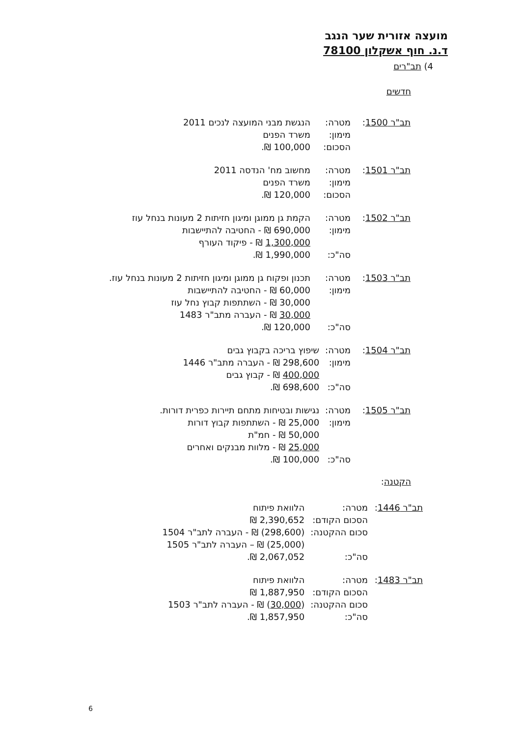מועצה אזורית שער הנגב
ד.נ. חוף אשקלון 78100
4) תב"רים
חדשים
| תב"ר 1500 : | מטרה: | הנגשת מבני המועצה לנכים 2011 |
| | מימון: | משרד הפנים |
| | הסכום: | 100,000 ₪. |
| תב"ר 1501 : | מטרה: | מחשוב מח' הנדסה 2011 |
| | מימון: | משרד הפנים |
| | הסכום: | 120,000 ₪. |
| תב"ר 1502 : | מטרה: | הקמת גן ממוגן ומיגון חזיתות 2 מעונות בנחל עוז |
| | מימון: | 690,000 ₪ - החטיבה להתיישבות 1,300,000 ₪ - פיקוד העורף |
| | סה"כ: | 1,990,000 ₪. |
| תב"ר 1503 : | מטרה: | תכנון ופקוח גן ממוגן ומיגון חזיתות 2 מעונות בנחל עוז. |
| | מימון: | 60,000 ₪ - החטיבה להתיישבות 30,000 ₪ - השתתפות קבוץ נחל עוז 30,000 ₪ - העברה מתב"ר 1483 |
| | סה"כ: | 120,000 ₪. |
| תב"ר 1504 : | מטרה: | שיפוץ בריכה בקבוץ גבים |
| | מימון: | 298,600 ₪ - העברה מתב"ר 1446 400,000 ₪ - קבוץ גבים |
| | סה"כ: | 698,600 ₪. |
| תב"ר 1505 : | מטרה: | נגישות ובטיחות מתחם תיירות כפרית דורות. |
| | מימון: | 25,000 ₪ - השתתפות קבוץ דורות 50,000 ₪ - חמ"ת 25,000 ₪ - מלוות מבנקים ואחרים |
| | סה"כ: | 100,000 ₪. |
הקטנה:
| תב"ר 1446 : | מטרה: | הלוואת פיתוח |
| | הסכום הקודם: | 2,390,652 ₪ |
| | סכום ההקטנה: | (298,600) ₪ - העברה לתב"ר 1504 (25,000) ₪ – העברה לתב"ר 1505 |
| | סה"כ: | 2,067,052 ₪. |
| תב"ר 1483 : | מטרה: | הלוואת פיתוח |
| | הסכום הקודם: | 1,887,950 ₪ |
| | סכום ההקטנה: | ( 30,000 ) ₪ - העברה לתב"ר 1503 |
| | סה"כ: | 1,857,950 ₪. |
6